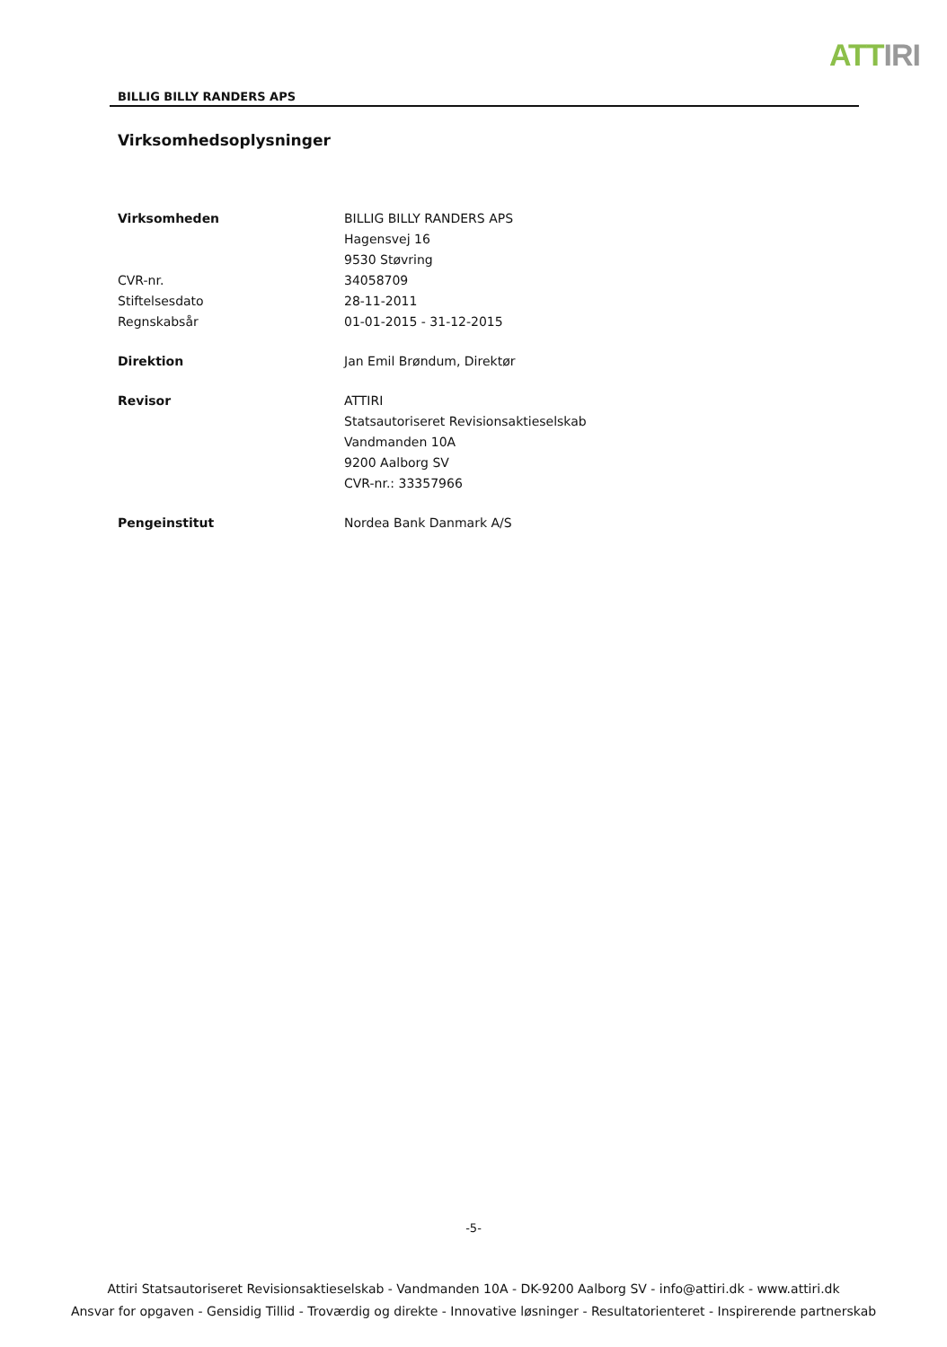ATTIRI
BILLIG BILLY RANDERS APS
Virksomhedsoplysninger
Virksomheden BILLIG BILLY RANDERS APS
Hagensvej 16
9530 Støvring
CVR-nr. 34058709
Stiftelsesdato 28-11-2011
Regnskabsår 01-01-2015 - 31-12-2015
Direktion Jan Emil Brøndum, Direktør
Revisor ATTIRI
Statsautoriseret Revisionsaktieselskab
Vandmanden 10A
9200 Aalborg SV
CVR-nr.: 33357966
Pengeinstitut Nordea Bank Danmark A/S
-5-
Attiri Statsautoriseret Revisionsaktieselskab - Vandmanden 10A - DK-9200 Aalborg SV - info@attiri.dk - www.attiri.dk
Ansvar for opgaven - Gensidig Tillid - Troværdig og direkte - Innovative løsninger - Resultatorienteret - Inspirerende partnerskab